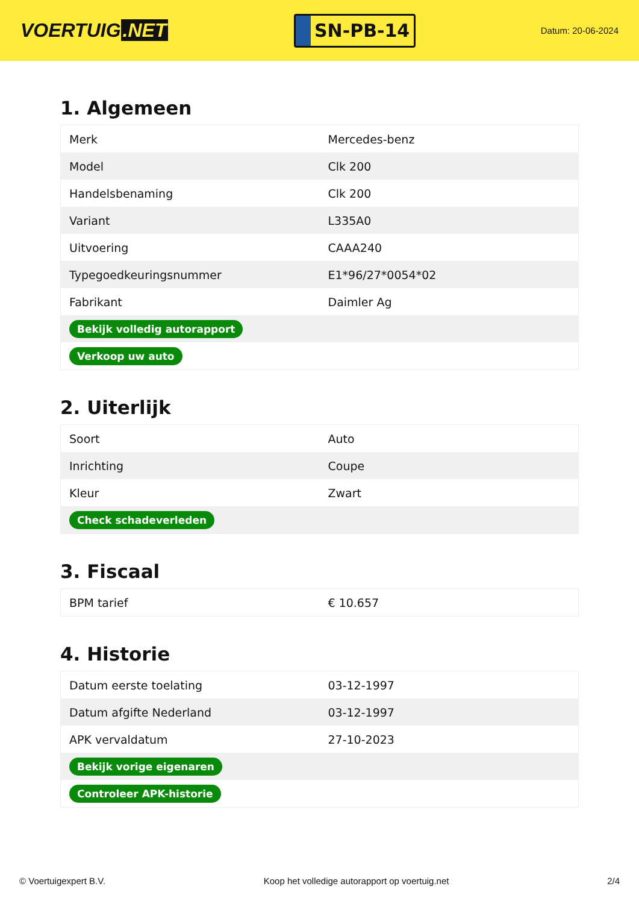VOERTUIG.NET
SN-PB-14
Datum: 20-06-2024
1. Algemeen
| Merk | Mercedes-benz |
| Model | Clk 200 |
| Handelsbenaming | Clk 200 |
| Variant | L335A0 |
| Uitvoering | CAAA240 |
| Typegoedkeuringsnummer | E1*96/27*0054*02 |
| Fabrikant | Daimler Ag |
| Bekijk volledig autorapport | |
| Verkoop uw auto | |
2. Uiterlijk
| Soort | Auto |
| Inrichting | Coupe |
| Kleur | Zwart |
| Check schadeverleden | |
3. Fiscaal
| BPM tarief | € 10.657 |
4. Historie
| Datum eerste toelating | 03-12-1997 |
| Datum afgifte Nederland | 03-12-1997 |
| APK vervaldatum | 27-10-2023 |
| Bekijk vorige eigenaren | |
| Controleer APK-historie | |
© Voertuigexpert B.V. Koop het volledige autorapport op voertuig.net 2/4